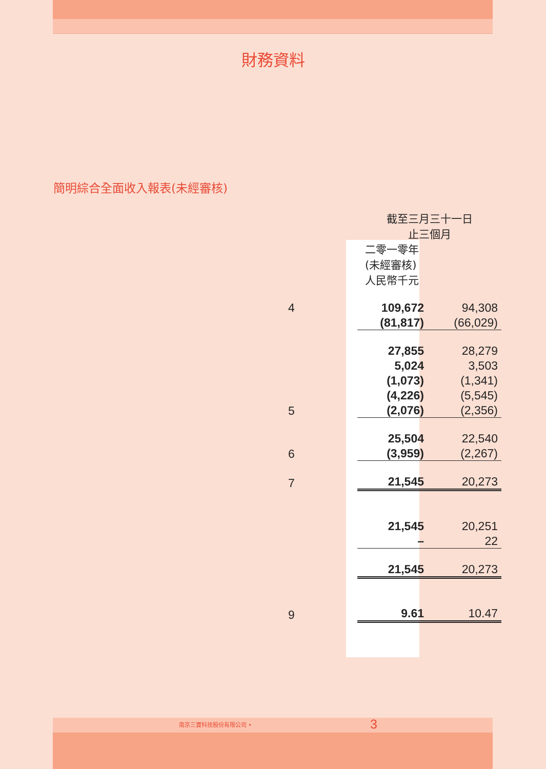財務資料
簡明綜合全面收入報表(未經審核)
| | 截至三月三十一日 止三個月 | |
| | 二零一零年 (未經審核) 人民幣千元 | |
| 4 | 109,672 | 94,308 |
| | (81,817) | (66,029) |
| | 27,855 | 28,279 |
| | 5,024 | 3,503 |
| | (1,073) | (1,341) |
| | (4,226) | (5,545) |
| 5 | (2,076) | (2,356) |
| | 25,504 | 22,540 |
| 6 | (3,959) | (2,267) |
| 7 | 21,545 | 20,273 |
| | 21,545 | 20,251 |
| | – | 22 |
| | 21,545 | 20,273 |
| 9 | 9.61 | 10.47 |
南京三寶科技股份有限公司 • 3